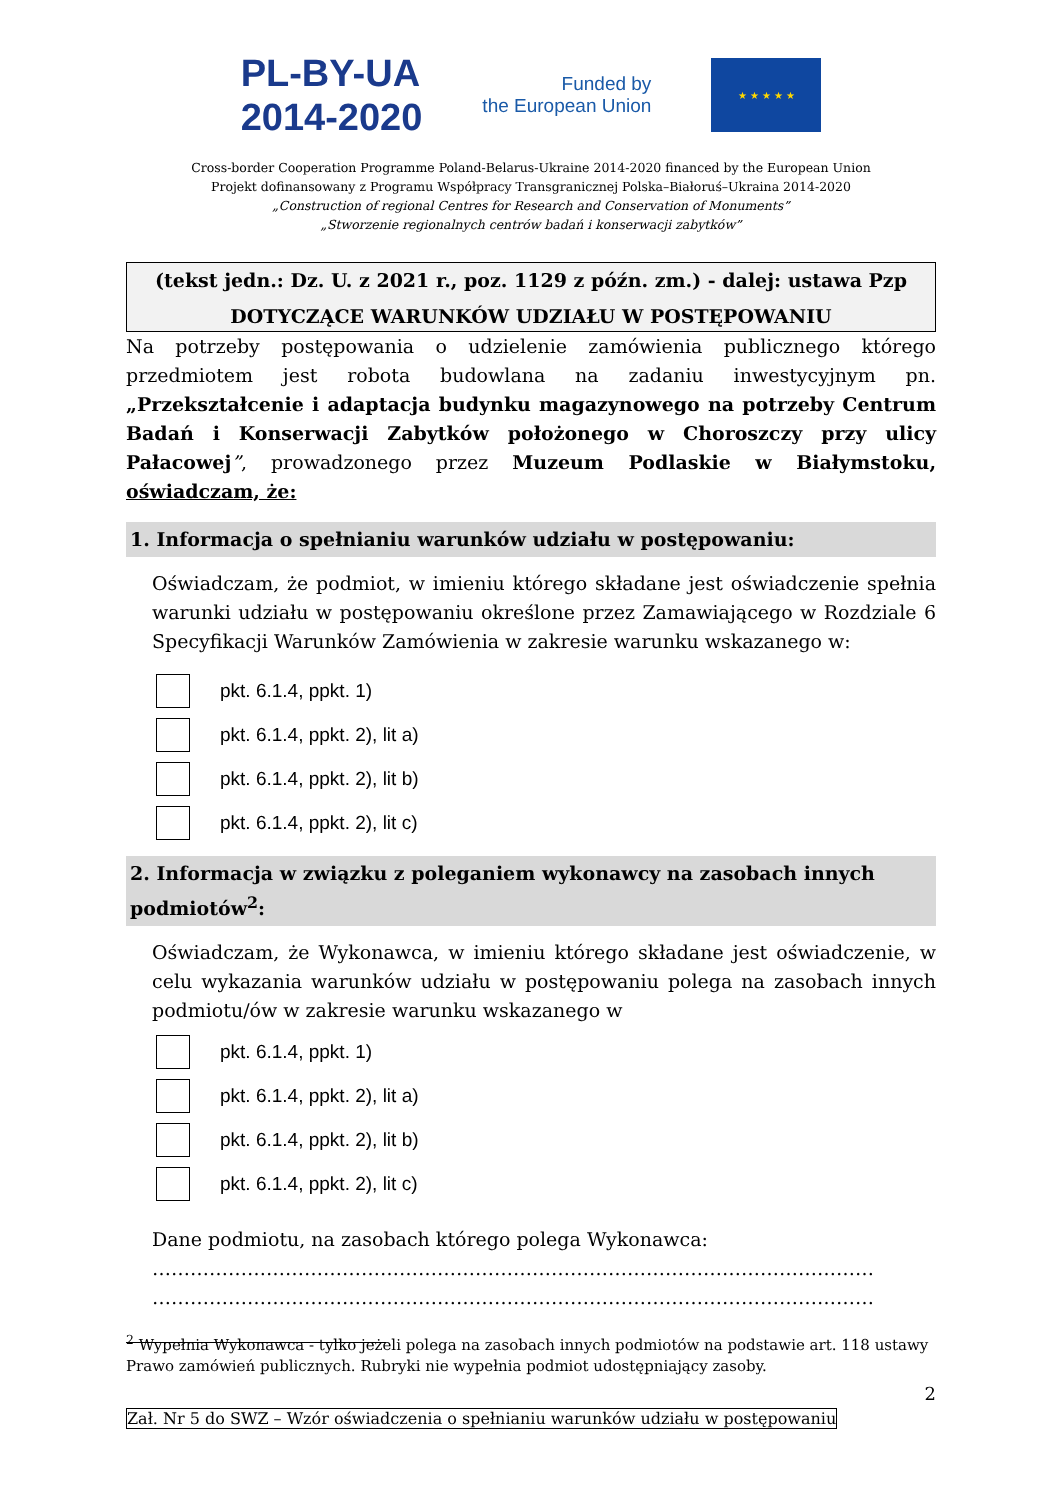PL-BY-UA
2014-2020
Funded by
the European Union
★ ★ ★ ★ ★
Cross-border Cooperation Programme Poland-Belarus-Ukraine 2014-2020 financed by the European Union
Projekt dofinansowany z Programu Współpracy Transgranicznej Polska–Białoruś–Ukraina 2014-2020
„Construction of regional Centres for Research and Conservation of Monuments”
„Stworzenie regionalnych centrów badań i konserwacji zabytków”
(tekst jedn.: Dz. U. z 2021 r., poz. 1129 z późn. zm.) - dalej: ustawa Pzp
DOTYCZĄCE WARUNKÓW UDZIAŁU W POSTĘPOWANIU
Na potrzeby postępowania o udzielenie zamówienia publicznego którego przedmiotem jest robota budowlana na zadaniu inwestycyjnym pn. „Przekształcenie i adaptacja budynku magazynowego na potrzeby Centrum Badań i Konserwacji Zabytków położonego w Choroszczy przy ulicy Pałacowej”, prowadzonego przez Muzeum Podlaskie w Białymstoku, oświadczam, że:
1. Informacja o spełnianiu warunków udziału w postępowaniu:
Oświadczam, że podmiot, w imieniu którego składane jest oświadczenie spełnia warunki udziału w postępowaniu określone przez Zamawiającego w Rozdziale 6 Specyfikacji Warunków Zamówienia w zakresie warunku wskazanego w:
pkt. 6.1.4, ppkt. 1)
pkt. 6.1.4, ppkt. 2), lit a)
pkt. 6.1.4, ppkt. 2), lit b)
pkt. 6.1.4, ppkt. 2), lit c)
2. Informacja w związku z poleganiem wykonawcy na zasobach innych podmiotów<sup>2</sup>:
Oświadczam, że Wykonawca, w imieniu którego składane jest oświadczenie, w celu wykazania warunków udziału w postępowaniu polega na zasobach innych podmiotu/ów w zakresie warunku wskazanego w
pkt. 6.1.4, ppkt. 1)
pkt. 6.1.4, ppkt. 2), lit a)
pkt. 6.1.4, ppkt. 2), lit b)
pkt. 6.1.4, ppkt. 2), lit c)
Dane podmiotu, na zasobach którego polega Wykonawca:
……………………………………………………………………………………………………
……………………………………………………………………………………………………
<sup>2</sup> Wypełnia Wykonawca - tylko jeżeli polega na zasobach innych podmiotów na podstawie art. 118 ustawy Prawo zamówień publicznych. Rubryki nie wypełnia podmiot udostępniający zasoby.
2
Zał. Nr 5 do SWZ – Wzór oświadczenia o spełnianiu warunków udziału w postępowaniu